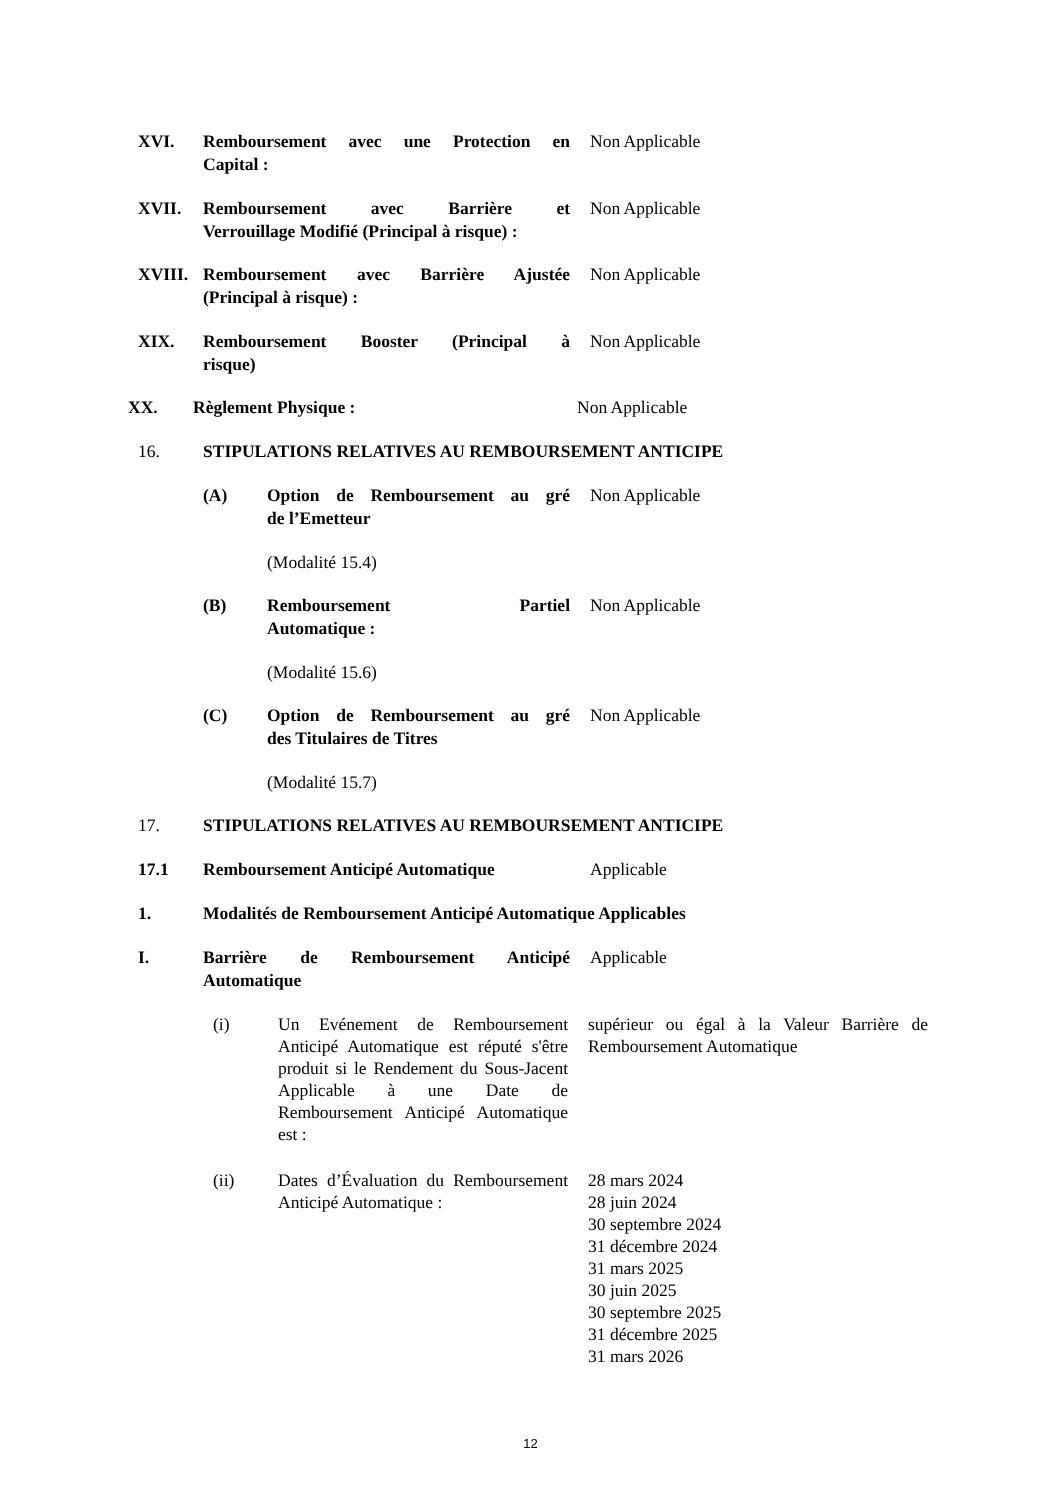XVI. Remboursement avec une Protection en Non Applicable
Capital :
XVII. Remboursement avec Barrière et Non Applicable
Verrouillage Modifié (Principal à risque) :
XVIII. Remboursement avec Barrière Ajustée Non Applicable
(Principal à risque) :
XIX. Remboursement Booster (Principal à Non Applicable
risque)
XX. Règlement Physique : Non Applicable
16. STIPULATIONS RELATIVES AU REMBOURSEMENT ANTICIPE
(A) Option de Remboursement au gré Non Applicable
de l’Emetteur
(Modalité 15.4)
(B) Remboursement Partiel Non Applicable
Automatique :
(Modalité 15.6)
(C) Option de Remboursement au gré Non Applicable
des Titulaires de Titres
(Modalité 15.7)
17. STIPULATIONS RELATIVES AU REMBOURSEMENT ANTICIPE
17.1 Remboursement Anticipé Automatique Applicable
1. Modalités de Remboursement Anticipé Automatique Applicables
I. Barrière de Remboursement Anticipé Applicable
Automatique
(i) Un Evénement de Remboursement Anticipé Automatique est réputé s'être produit si le Rendement du Sous-Jacent Applicable à une Date de Remboursement Anticipé Automatique est : supérieur ou égal à la Valeur Barrière de Remboursement Automatique
(ii) Dates d’Évaluation du Remboursement Anticipé Automatique : 28 mars 2024
28 juin 2024
30 septembre 2024
31 décembre 2024
31 mars 2025
30 juin 2025
30 septembre 2025
31 décembre 2025
31 mars 2026
12